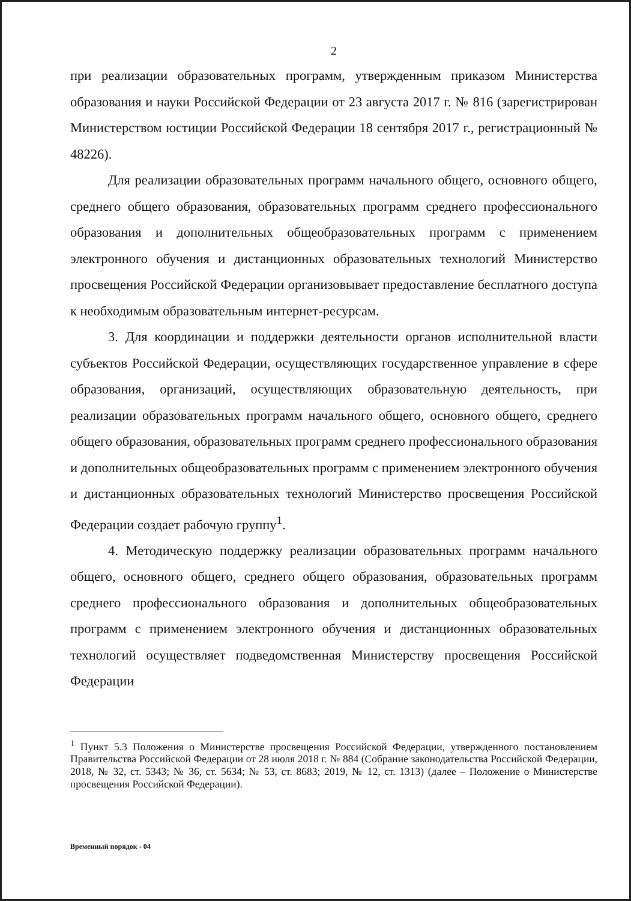2
при реализации образовательных программ, утвержденным приказом Министерства образования и науки Российской Федерации от 23 августа 2017 г. № 816 (зарегистрирован Министерством юстиции Российской Федерации 18 сентября 2017 г., регистрационный № 48226).
Для реализации образовательных программ начального общего, основного общего, среднего общего образования, образовательных программ среднего профессионального образования и дополнительных общеобразовательных программ с применением электронного обучения и дистанционных образовательных технологий Министерство просвещения Российской Федерации организовывает предоставление бесплатного доступа к необходимым образовательным интернет-ресурсам.
3. Для координации и поддержки деятельности органов исполнительной власти субъектов Российской Федерации, осуществляющих государственное управление в сфере образования, организаций, осуществляющих образовательную деятельность, при реализации образовательных программ начального общего, основного общего, среднего общего образования, образовательных программ среднего профессионального образования и дополнительных общеобразовательных программ с применением электронного обучения и дистанционных образовательных технологий Министерство просвещения Российской Федерации создает рабочую группу<sup>1</sup>.
4. Методическую поддержку реализации образовательных программ начального общего, основного общего, среднего общего образования, образовательных программ среднего профессионального образования и дополнительных общеобразовательных программ с применением электронного обучения и дистанционных образовательных технологий осуществляет подведомственная Министерству просвещения Российской Федерации
<sup>1</sup> Пункт 5.3 Положения о Министерстве просвещения Российской Федерации, утвержденного постановлением Правительства Российской Федерации от 28 июля 2018 г. № 884 (Собрание законодательства Российской Федерации, 2018, № 32, ст. 5343; № 36, ст. 5634; № 53, ст. 8683; 2019, № 12, ст. 1313) (далее – Положение о Министерстве просвещения Российской Федерации).
Временный порядок - 04